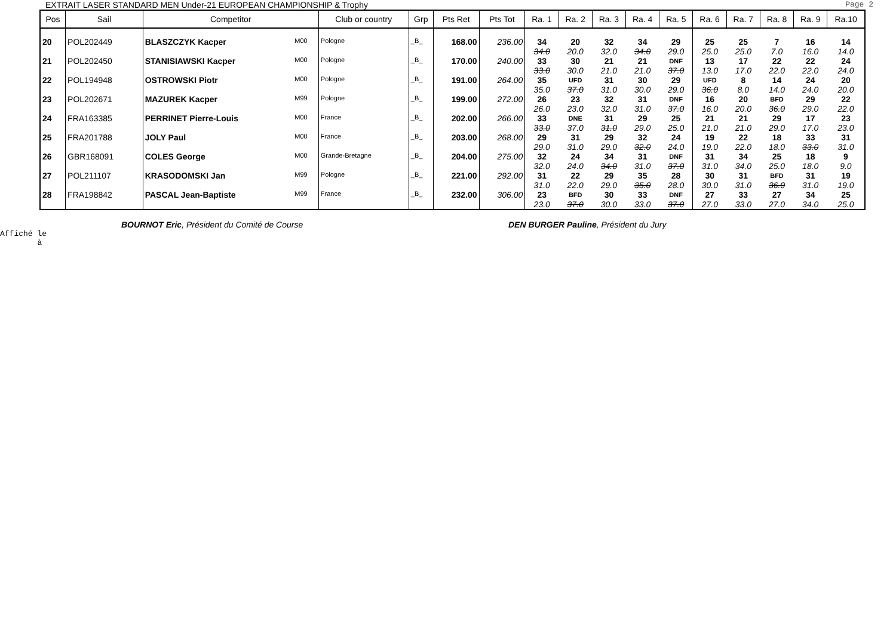EXTRAIT LASER STANDARD MEN Under-21 EUROPEAN CHAMPIONSHIP & Trophy Page 2
| Pos | Sail | Competitor | | Club or country | Grp | Pts Ret | Pts Tot | Ra. 1 | Ra. 2 | Ra. 3 | Ra. 4 | Ra. 5 | Ra. 6 | Ra. 7 | Ra. 8 | Ra. 9 | Ra.10 |
| --- | --- | --- | --- | --- | --- | --- | --- | --- | --- | --- | --- | --- | --- | --- | --- | --- | --- |
| 20 | POL202449 | BLASZCZYK Kacper | M00 | Pologne | _B_ | 168.00 | 236.00 | 34 34.0 | 20 20.0 | 32 32.0 | 34 34.0 | 29 29.0 | 25 25.0 | 25 25.0 | 7 7.0 | 16 16.0 | 14 14.0 |
| 21 | POL202450 | STANISIAWSKI Kacper | M00 | Pologne | _B_ | 170.00 | 240.00 | 33 33.0 | 30 30.0 | 21 21.0 | 21 21.0 | DNF 37.0 | 13 13.0 | 17 17.0 | 22 22.0 | 22 22.0 | 24 24.0 |
| 22 | POL194948 | OSTROWSKI Piotr | M00 | Pologne | _B_ | 191.00 | 264.00 | 35 35.0 | UFD 37.0 | 31 31.0 | 30 30.0 | 29 29.0 | UFD 36.0 | 8 8.0 | 14 14.0 | 24 24.0 | 20 20.0 |
| 23 | POL202671 | MAZUREK Kacper | M99 | Pologne | _B_ | 199.00 | 272.00 | 26 26.0 | 23 23.0 | 32 32.0 | 31 31.0 | DNF 37.0 | 16 16.0 | 20 20.0 | BFD 36.0 | 29 29.0 | 22 22.0 |
| 24 | FRA163385 | PERRINET Pierre-Louis | M00 | France | _B_ | 202.00 | 266.00 | 33 33.0 | DNE 37.0 | 31 31.0 | 29 29.0 | 25 25.0 | 21 21.0 | 21 21.0 | 29 29.0 | 17 17.0 | 23 23.0 |
| 25 | FRA201788 | JOLY Paul | M00 | France | _B_ | 203.00 | 268.00 | 29 29.0 | 31 31.0 | 29 29.0 | 32 32.0 | 24 24.0 | 19 19.0 | 22 22.0 | 18 18.0 | 33 33.0 | 31 31.0 |
| 26 | GBR168091 | COLES George | M00 | Grande-Bretagne | _B_ | 204.00 | 275.00 | 32 32.0 | 24 24.0 | 34 34.0 | 31 31.0 | DNF 37.0 | 31 31.0 | 34 34.0 | 25 25.0 | 18 18.0 | 9 9.0 |
| 27 | POL211107 | KRASODOMSKI Jan | M99 | Pologne | _B_ | 221.00 | 292.00 | 31 31.0 | 22 22.0 | 29 29.0 | 35 35.0 | 28 28.0 | 30 30.0 | 31 31.0 | BFD 36.0 | 31 31.0 | 19 19.0 |
| 28 | FRA198842 | PASCAL Jean-Baptiste | M99 | France | _B_ | 232.00 | 306.00 | 23 23.0 | BFD 37.0 | 30 30.0 | 33 33.0 | DNF 37.0 | 27 27.0 | 33 33.0 | 27 27.0 | 34 34.0 | 25 25.0 |
BOURNOT Eric, Président du Comité de Course DEN BURGER Pauline, Président du Jury
Affiché le
à